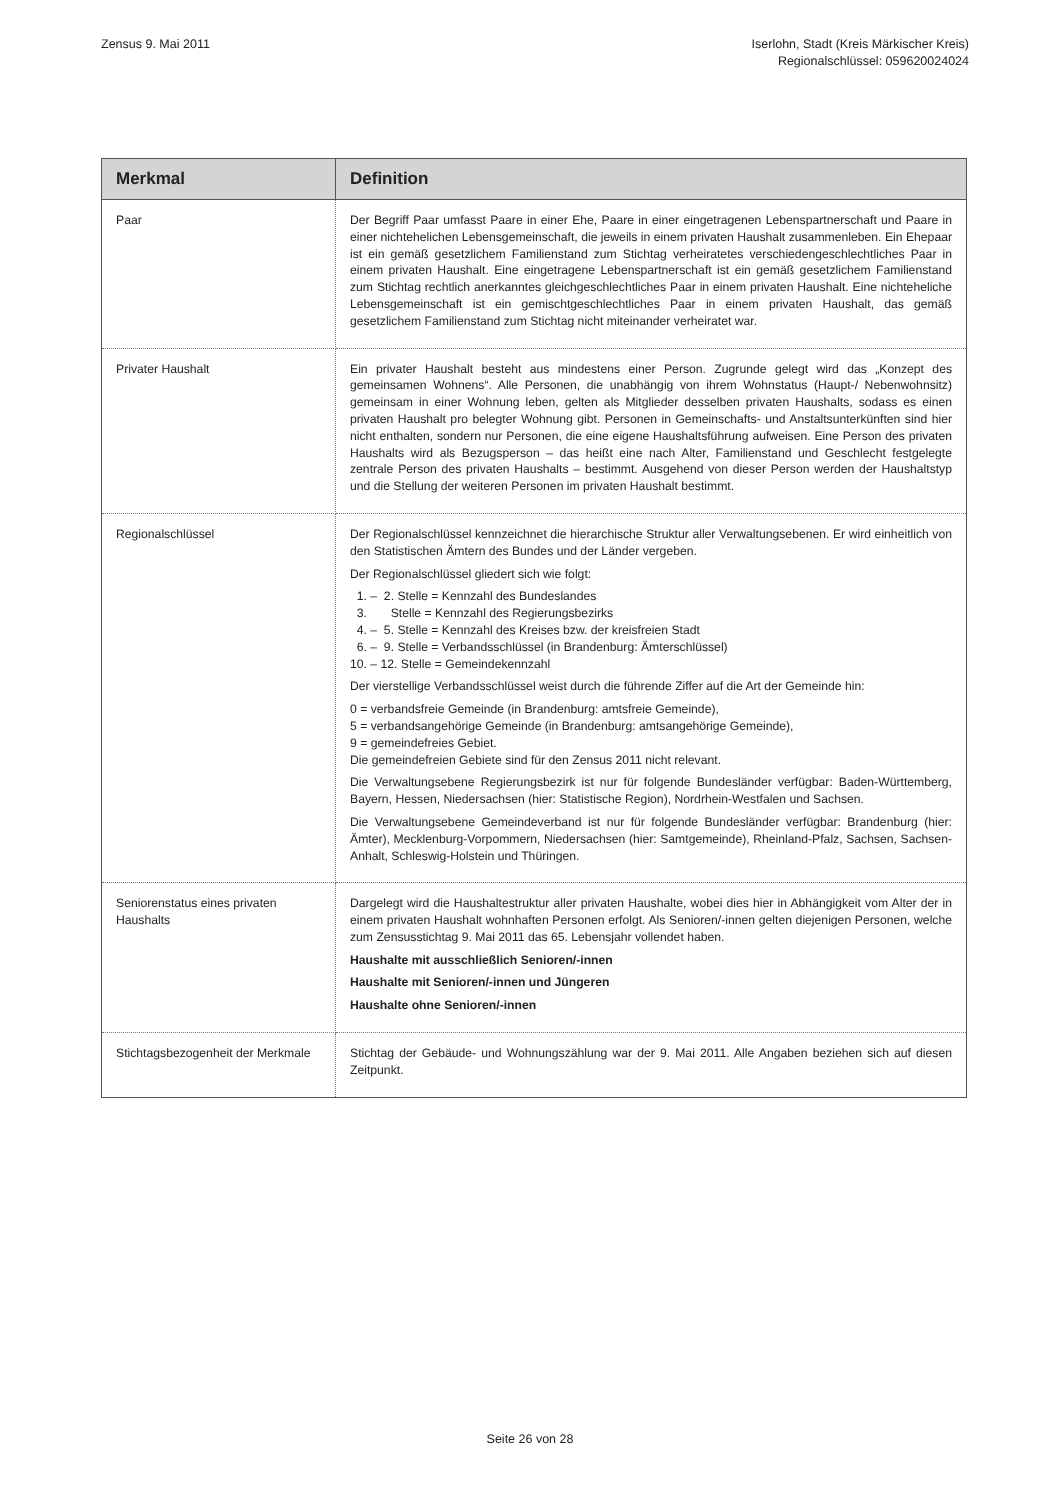Zensus 9. Mai 2011 Iserlohn, Stadt (Kreis Märkischer Kreis)
Regionalschlüssel: 059620024024
| Merkmal | Definition |
| --- | --- |
| Paar | Der Begriff Paar umfasst Paare in einer Ehe, Paare in einer eingetragenen Lebenspartnerschaft und Paare in einer nichtehelichen Lebensgemeinschaft, die jeweils in einem privaten Haushalt zusammenleben. Ein Ehepaar ist ein gemäß gesetzlichem Familienstand zum Stichtag verheiratetes verschiedengeschlechtliches Paar in einem privaten Haushalt. Eine eingetragene Lebenspartnerschaft ist ein gemäß gesetzlichem Familienstand zum Stichtag rechtlich anerkanntes gleichgeschlechtliches Paar in einem privaten Haushalt. Eine nichteheliche Lebensgemeinschaft ist ein gemischtgeschlechtliches Paar in einem privaten Haushalt, das gemäß gesetzlichem Familienstand zum Stichtag nicht miteinander verheiratet war. |
| Privater Haushalt | Ein privater Haushalt besteht aus mindestens einer Person. Zugrunde gelegt wird das „Konzept des gemeinsamen Wohnens“. Alle Personen, die unabhängig von ihrem Wohnstatus (Haupt-/ Nebenwohnsitz) gemeinsam in einer Wohnung leben, gelten als Mitglieder desselben privaten Haushalts, sodass es einen privaten Haushalt pro belegter Wohnung gibt. Personen in Gemeinschafts- und Anstaltsunterkünften sind hier nicht enthalten, sondern nur Personen, die eine eigene Haushaltsführung aufweisen. Eine Person des privaten Haushalts wird als Bezugsperson – das heißt eine nach Alter, Familienstand und Geschlecht festgelegte zentrale Person des privaten Haushalts – bestimmt. Ausgehend von dieser Person werden der Haushaltstyp und die Stellung der weiteren Personen im privaten Haushalt bestimmt. |
| Regionalschlüssel | Der Regionalschlüssel kennzeichnet die hierarchische Struktur aller Verwaltungsebenen. Er wird einheitlich von den Statistischen Ämtern des Bundes und der Länder vergeben. Der Regionalschlüssel gliedert sich wie folgt: 1. – 2. Stelle = Kennzahl des Bundeslandes 3. Stelle = Kennzahl des Regierungsbezirks 4. – 5. Stelle = Kennzahl des Kreises bzw. der kreisfreien Stadt 6. – 9. Stelle = Verbandsschlüssel (in Brandenburg: Ämterschlüssel) 10. – 12. Stelle = Gemeindekennzahl Der vierstellige Verbandsschlüssel weist durch die führende Ziffer auf die Art der Gemeinde hin: 0 = verbandsfreie Gemeinde (in Brandenburg: amtsfreie Gemeinde), 5 = verbandsangehörige Gemeinde (in Brandenburg: amtsangehörige Gemeinde), 9 = gemeindefreies Gebiet. Die gemeindefreien Gebiete sind für den Zensus 2011 nicht relevant. Die Verwaltungsebene Regierungsbezirk ist nur für folgende Bundesländer verfügbar: Baden-Württemberg, Bayern, Hessen, Niedersachsen (hier: Statistische Region), Nordrhein-Westfalen und Sachsen. Die Verwaltungsebene Gemeindeverband ist nur für folgende Bundesländer verfügbar: Brandenburg (hier: Ämter), Mecklenburg-Vorpommern, Niedersachsen (hier: Samtgemeinde), Rheinland-Pfalz, Sachsen, Sachsen-Anhalt, Schleswig-Holstein und Thüringen. |
| Seniorenstatus eines privaten Haushalts | Dargelegt wird die Haushaltestruktur aller privaten Haushalte, wobei dies hier in Abhängigkeit vom Alter der in einem privaten Haushalt wohnhaften Personen erfolgt. Als Senioren/-innen gelten diejenigen Personen, welche zum Zensusstichtag 9. Mai 2011 das 65. Lebensjahr vollendet haben. Haushalte mit ausschließlich Senioren/-innen Haushalte mit Senioren/-innen und Jüngeren Haushalte ohne Senioren/-innen |
| Stichtagsbezogenheit der Merkmale | Stichtag der Gebäude- und Wohnungszählung war der 9. Mai 2011. Alle Angaben beziehen sich auf diesen Zeitpunkt. |
Seite 26 von 28